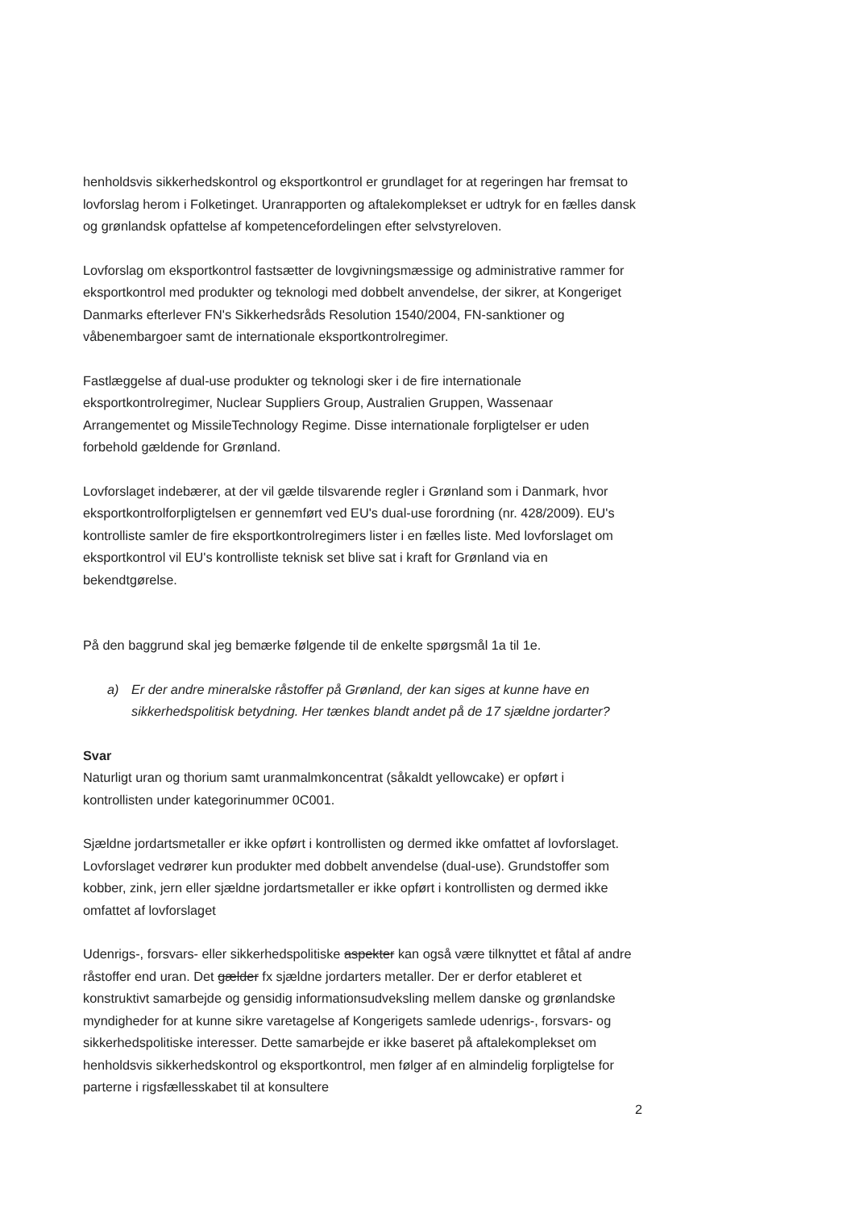henholdsvis sikkerhedskontrol og eksportkontrol er grundlaget for at regeringen har fremsat to lovforslag herom i Folketinget. Uranrapporten og aftalekomplekset er udtryk for en fælles dansk og grønlandsk opfattelse af kompetencefordelingen efter selvstyreloven.
Lovforslag om eksportkontrol fastsætter de lovgivningsmæssige og administrative rammer for eksportkontrol med produkter og teknologi med dobbelt anvendelse, der sikrer, at Kongeriget Danmarks efterlever FN's Sikkerhedsråds Resolution 1540/2004, FN-sanktioner og våbenembargoer samt de internationale eksportkontrolregimer.
Fastlæggelse af dual-use produkter og teknologi sker i de fire internationale eksportkontrolregimer, Nuclear Suppliers Group, Australien Gruppen, Wassenaar Arrangementet og MissileTechnology Regime. Disse internationale forpligtelser er uden forbehold gældende for Grønland.
Lovforslaget indebærer, at der vil gælde tilsvarende regler i Grønland som i Danmark, hvor eksportkontrolforpligtelsen er gennemført ved EU's dual-use forordning (nr. 428/2009). EU's kontrolliste samler de fire eksportkontrolregimers lister i en fælles liste. Med lovforslaget om eksportkontrol vil EU's kontrolliste teknisk set blive sat i kraft for Grønland via en bekendtgørelse.
På den baggrund skal jeg bemærke følgende til de enkelte spørgsmål 1a til 1e.
a) Er der andre mineralske råstoffer på Grønland, der kan siges at kunne have en sikkerhedspolitisk betydning. Her tænkes blandt andet på de 17 sjældne jordarter?
Svar
Naturligt uran og thorium samt uranmalmkoncentrat (såkaldt yellowcake) er opført i kontrollisten under kategorinummer 0C001.
Sjældne jordartsmetaller er ikke opført i kontrollisten og dermed ikke omfattet af lovforslaget. Lovforslaget vedrører kun produkter med dobbelt anvendelse (dual-use). Grundstoffer som kobber, zink, jern eller sjældne jordartsmetaller er ikke opført i kontrollisten og dermed ikke omfattet af lovforslaget
Udenrigs-, forsvars- eller sikkerhedspolitiske aspekter kan også være tilknyttet et fåtal af andre råstoffer end uran. Det gælder fx sjældne jordarters metaller. Der er derfor etableret et konstruktivt samarbejde og gensidig informationsudveksling mellem danske og grønlandske myndigheder for at kunne sikre varetagelse af Kongerigets samlede udenrigs-, forsvars- og sikkerhedspolitiske interesser. Dette samarbejde er ikke baseret på aftalekomplekset om henholdsvis sikkerhedskontrol og eksportkontrol, men følger af en almindelig forpligtelse for parterne i rigsfællesskabet til at konsultere
2